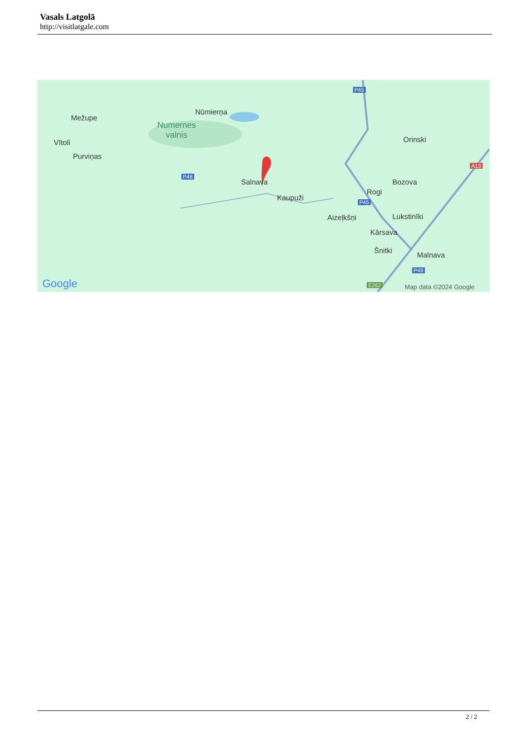Vasals Latgolā
http://visitlatgale.com
Mežupe
Vītoli
Purviņas
Nūmierņa
Numernes
valnis
P48
Salnava
Kaupuži
P45
Orinski
A13
Bozova
Rogi
P45
Aizeļkšņi Lukstinīki
Kārsava
Šnitki
Malnava
P49
E262 Google Map data ©2024 Google
2 / 2